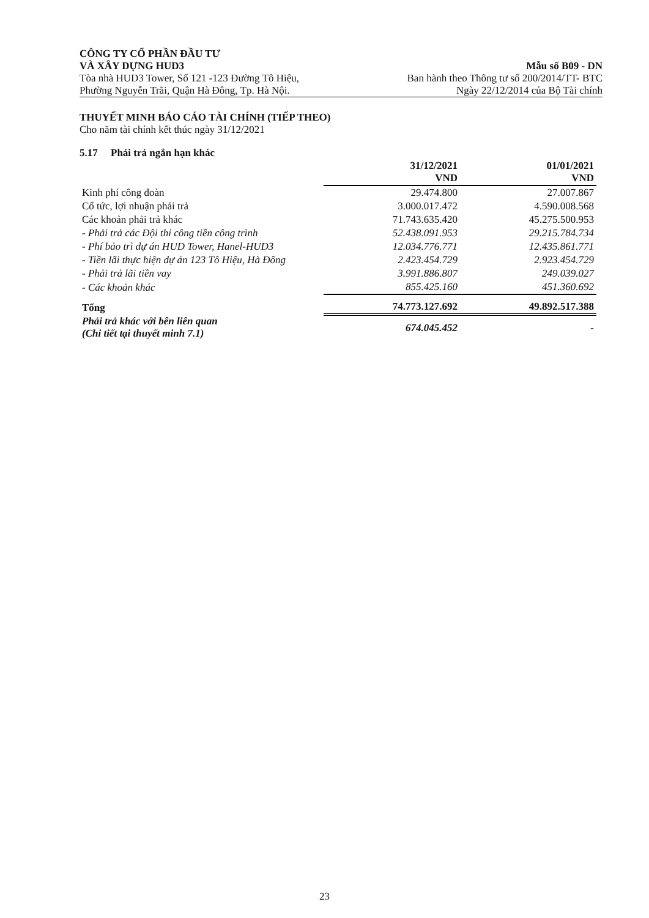CÔNG TY CỔ PHẦN ĐẦU TƯ
VÀ XÂY DỰNG HUD3 Mẫu số B09 - DN
Tòa nhà HUD3 Tower, Số 121 -123 Đường Tô Hiệu, Ban hành theo Thông tư số 200/2014/TT- BTC
Phường Nguyễn Trãi, Quận Hà Đông, Tp. Hà Nội. Ngày 22/12/2014 của Bộ Tài chính
THUYẾT MINH BÁO CÁO TÀI CHÍNH (TIẾP THEO)
Cho năm tài chính kết thúc ngày 31/12/2021
5.17 Phải trả ngắn hạn khác
| | 31/12/2021 VND | 01/01/2021 VND |
| --- | --- | --- |
| Kinh phí công đoàn | 29.474.800 | 27.007.867 |
| Cổ tức, lợi nhuận phải trả | 3.000.017.472 | 4.590.008.568 |
| Các khoản phải trả khác | 71.743.635.420 | 45.275.500.953 |
| - Phải trả các Đội thi công tiền công trình | 52.438.091.953 | 29.215.784.734 |
| - Phí bảo trì dự án HUD Tower, Hanel-HUD3 | 12.034.776.771 | 12.435.861.771 |
| - Tiền lãi thực hiện dự án 123 Tô Hiệu, Hà Đông | 2.423.454.729 | 2.923.454.729 |
| - Phải trả lãi tiền vay | 3.991.886.807 | 249.039.027 |
| - Các khoản khác | 855.425.160 | 451.360.692 |
| Tổng | 74.773.127.692 | 49.892.517.388 |
| Phải trả khác với bên liên quan (Chi tiết tại thuyết minh 7.1) | 674.045.452 | - |
23